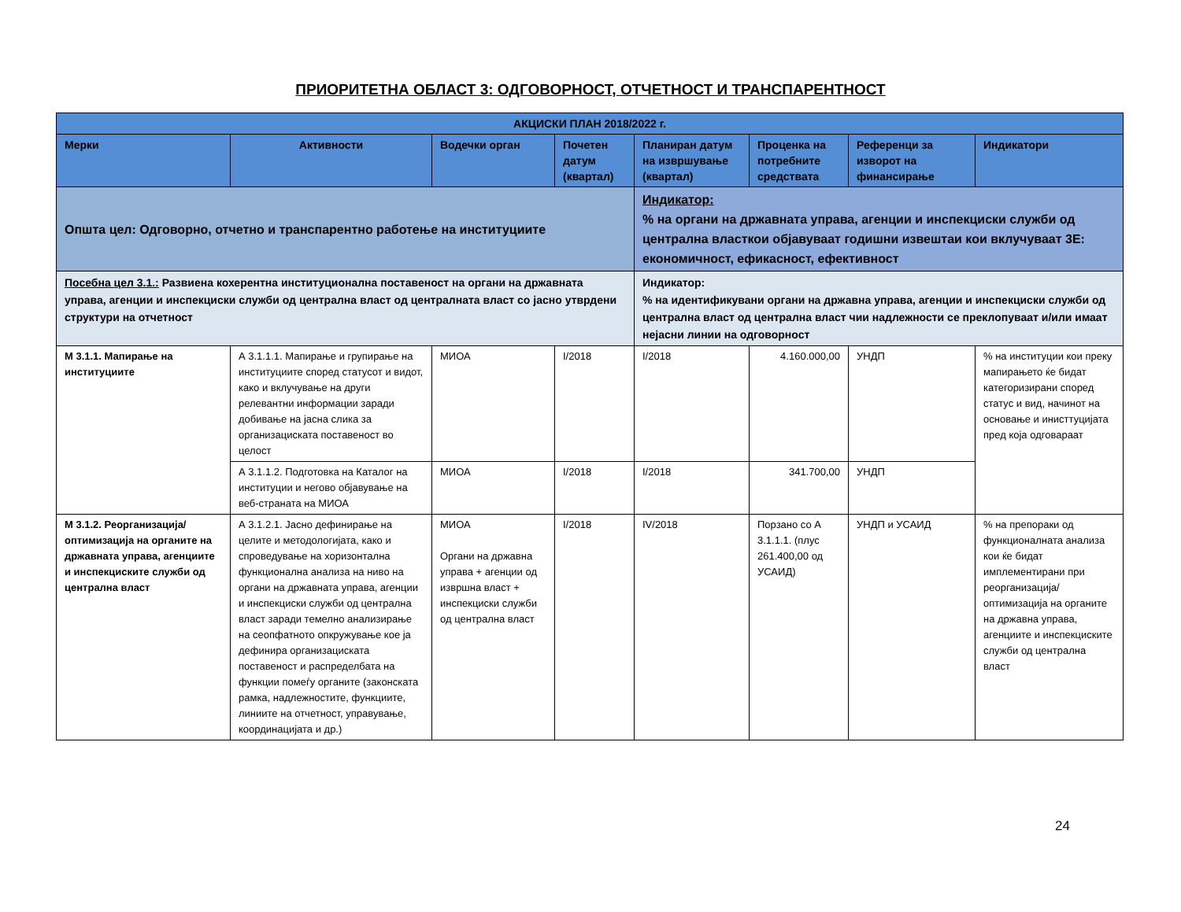ПРИОРИТЕТНА ОБЛАСТ 3: ОДГОВОРНОСТ, ОТЧЕТНОСТ И ТРАНСПАРЕНТНОСТ
| АКЦИСКИ ПЛАН 2018/2022 г. | | | | | | | |
| --- | --- | --- | --- | --- | --- | --- | --- |
| Мерки | Активности | Водечки орган | Почетен датум (квартал) | Планиран датум на извршување (квартал) | Проценка на потребните средствата | Референци за изворот на финансирање | Индикатори |
| Општа цел: Одговорно, отчетно и транспарентно работење на институциите | | | | Индикатор: % на органи на државната управа, агенции и инспекциски служби од централна власткои објавуваат годишни извештаи кои вклучуваат 3Е: економичност, ефикасност, ефективност | | | |
| Посебна цел 3.1.: Развиена кохерентна институционална поставеност на органи на државната управа, агенции и инспекциски служби од централна власт од централната власт со јасно утврдени структури на отчетност | | | | Индикатор: % на идентификувани органи на државна управа, агенции и инспекциски служби од централна власт од централна власт чии надлежности се преклопуваат и/или имаат нејасни линии на одговорност | | | |
| М 3.1.1. Мапирање на институциите | А 3.1.1.1. Мапирање и групирање на институциите според статусот и видот, како и вклучување на други релевантни информации заради добивање на јасна слика за организациската поставеност во целост | МИОА | I/2018 | I/2018 | 4.160.000,00 | УНДП | % на институции кои преку мапирањето ќе бидат категоризирани според статус и вид, начинот на основање и инисттуцијата пред која одговараат |
| | А 3.1.1.2. Подготовка на Каталог на институции и негово објавување на веб-страната на МИОА | МИОА | I/2018 | I/2018 | 341.700,00 | УНДП | |
| М 3.1.2. Реорганизација/ оптимизација на органите на државната управа, агенциите и инспекциските служби од централна власт | А 3.1.2.1. Јасно дефинирање на целите и методологијата, како и спроведување на хоризонтална функционална анализа на ниво на органи на државната управа, агенции и инспекциски служби од централна власт заради темелно анализирање на сеопфатното опкружување кое ја дефинира организациската поставеност и распределбата на функции помеѓу органите (законската рамка, надлежностите, функциите, линиите на отчетност, управување, координацијата и др.) | МИОА Органи на државна управа + агенции од извршна власт + инспекциски служби од централна власт | I/2018 | IV/2018 | Порзано со А 3.1.1.1. (плус 261.400,00 од УСАИД) | УНДП и УСАИД | % на препораки од функционалната анализа кои ќе бидат имплементирани при реорганизација/оптимизација на органите на државна управа, агенциите и инспекциските служби од централна власт |
24